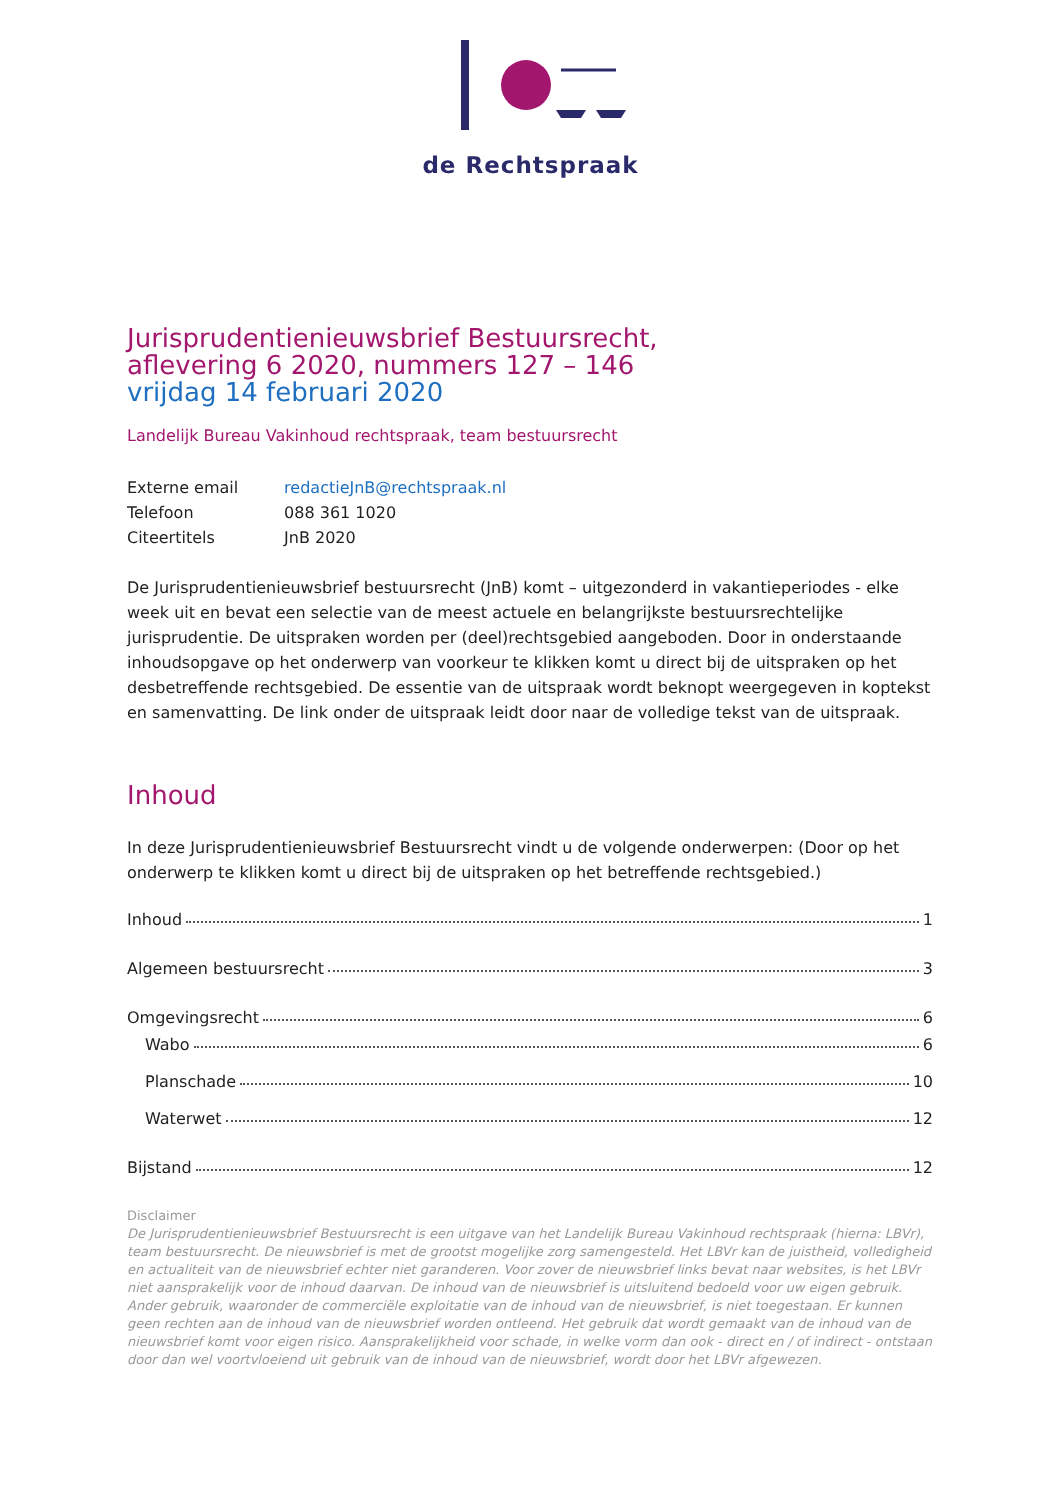de Rechtspraak
Jurisprudentienieuwsbrief Bestuursrecht,
aflevering 6 2020, nummers 127 – 146
vrijdag 14 februari 2020
Landelijk Bureau Vakinhoud rechtspraak, team bestuursrecht
Externe email redactieJnB@rechtspraak.nl
Telefoon 088 361 1020
Citeertitels JnB 2020
De Jurisprudentienieuwsbrief bestuursrecht (JnB) komt – uitgezonderd in vakantieperiodes - elke week uit en bevat een selectie van de meest actuele en belangrijkste bestuursrechtelijke jurisprudentie. De uitspraken worden per (deel)rechtsgebied aangeboden. Door in onderstaande inhoudsopgave op het onderwerp van voorkeur te klikken komt u direct bij de uitspraken op het desbetreffende rechtsgebied. De essentie van de uitspraak wordt beknopt weergegeven in koptekst en samenvatting. De link onder de uitspraak leidt door naar de volledige tekst van de uitspraak.
Inhoud
In deze Jurisprudentienieuwsbrief Bestuursrecht vindt u de volgende onderwerpen: (Door op het onderwerp te klikken komt u direct bij de uitspraken op het betreffende rechtsgebied.)
Inhoud 1
Algemeen bestuursrecht 3
Omgevingsrecht 6
Wabo 6
Planschade 10
Waterwet 12
Bijstand 12
Disclaimer
De Jurisprudentienieuwsbrief Bestuursrecht is een uitgave van het Landelijk Bureau Vakinhoud rechtspraak (hierna: LBVr), team bestuursrecht. De nieuwsbrief is met de grootst mogelijke zorg samengesteld. Het LBVr kan de juistheid, volledigheid en actualiteit van de nieuwsbrief echter niet garanderen. Voor zover de nieuwsbrief links bevat naar websites, is het LBVr niet aansprakelijk voor de inhoud daarvan. De inhoud van de nieuwsbrief is uitsluitend bedoeld voor uw eigen gebruik. Ander gebruik, waaronder de commerciële exploitatie van de inhoud van de nieuwsbrief, is niet toegestaan. Er kunnen geen rechten aan de inhoud van de nieuwsbrief worden ontleend. Het gebruik dat wordt gemaakt van de inhoud van de nieuwsbrief komt voor eigen risico. Aansprakelijkheid voor schade, in welke vorm dan ook - direct en / of indirect - ontstaan door dan wel voortvloeiend uit gebruik van de inhoud van de nieuwsbrief, wordt door het LBVr afgewezen.